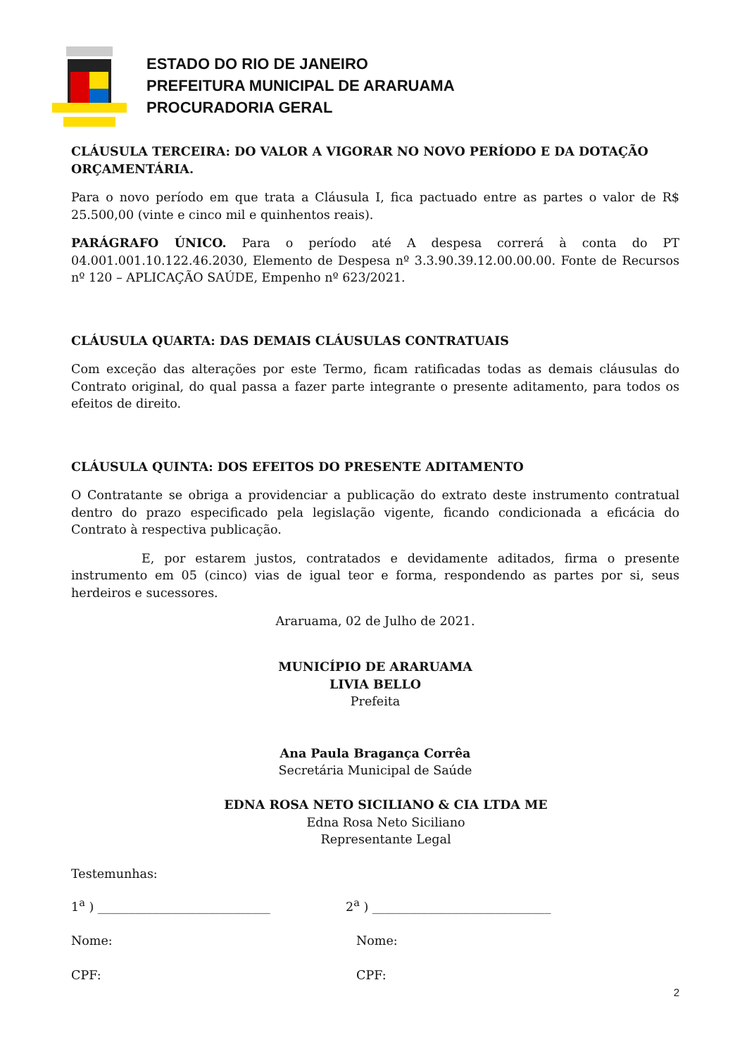ESTADO DO RIO DE JANEIRO
PREFEITURA MUNICIPAL DE ARARUAMA
PROCURADORIA GERAL
CLÁUSULA TERCEIRA: DO VALOR A VIGORAR NO NOVO PERÍODO E DA DOTAÇÃO ORÇAMENTÁRIA.
Para o novo período em que trata a Cláusula I, fica pactuado entre as partes o valor de R$ 25.500,00 (vinte e cinco mil e quinhentos reais).
PARÁGRAFO ÚNICO. Para o período até A despesa correrá à conta do PT 04.001.001.10.122.46.2030, Elemento de Despesa nº 3.3.90.39.12.00.00.00. Fonte de Recursos nº 120 – APLICAÇÃO SAÚDE, Empenho nº 623/2021.
CLÁUSULA QUARTA: DAS DEMAIS CLÁUSULAS CONTRATUAIS
Com exceção das alterações por este Termo, ficam ratificadas todas as demais cláusulas do Contrato original, do qual passa a fazer parte integrante o presente aditamento, para todos os efeitos de direito.
CLÁUSULA QUINTA: DOS EFEITOS DO PRESENTE ADITAMENTO
O Contratante se obriga a providenciar a publicação do extrato deste instrumento contratual dentro do prazo especificado pela legislação vigente, ficando condicionada a eficácia do Contrato à respectiva publicação.
E, por estarem justos, contratados e devidamente aditados, firma o presente instrumento em 05 (cinco) vias de igual teor e forma, respondendo as partes por si, seus herdeiros e sucessores.
Araruama, 02 de Julho de 2021.
MUNICÍPIO DE ARARUAMA
LIVIA BELLO
Prefeita
Ana Paula Bragança Corrêa
Secretária Municipal de Saúde
EDNA ROSA NETO SICILIANO & CIA LTDA ME
Edna Rosa Neto Siciliano
Representante Legal
Testemunhas:
1<sup>a</sup> ) ____________________________ 2<sup>a</sup> ) _____________________________
Nome: Nome:
CPF: CPF:
2